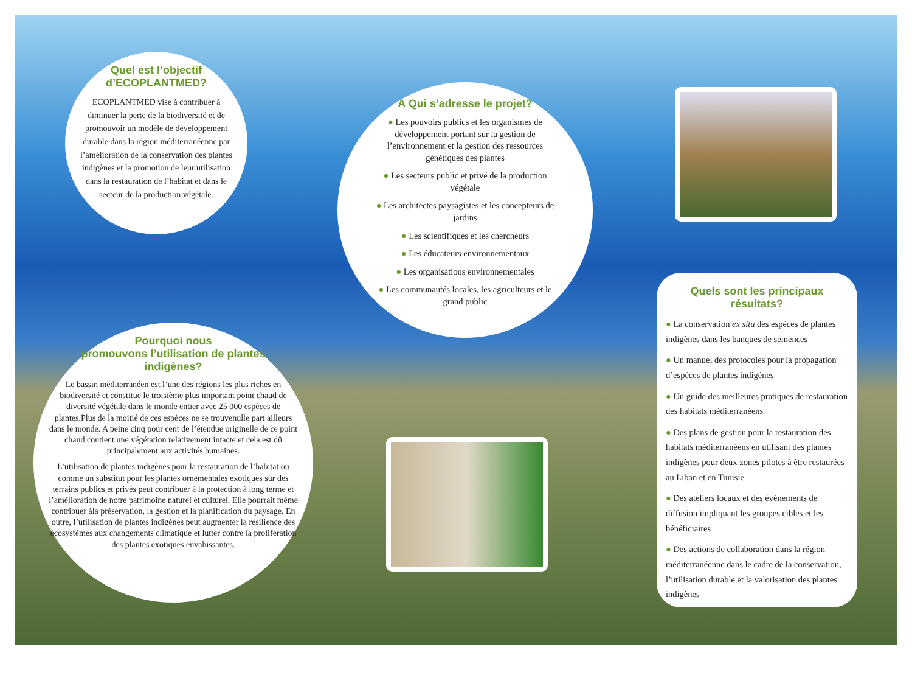Quel est l’objectif
d’ECOPLANTMED?
ECOPLANTMED vise à contribuer à diminuer la perte de la biodiversité et de promouvoir un modèle de développement durable dans la région méditerranéenne par l’amélioration de la conservation des plantes indigènes et la promotion de leur utilisation dans la restauration de l’habitat et dans le secteur de la production végétale.
A Qui s’adresse le projet?
● Les pouvoirs publics et les organismes de développement portant sur la gestion de l’environnement et la gestion des ressources génétiques des plantes
● Les secteurs public et privé de la production végétale
● Les architectes paysagistes et les concepteurs de jardins
● Les scientifiques et les chercheurs
● Les éducateurs environnementaux
● Les organisations environnementales
● Les communautés locales, les agriculteurs et le grand public
Pourquoi nous
promouvons l’utilisation de plantes
indigènes?
Le bassin méditerranéen est l’une des régions les plus riches en biodiversité et constitue le troisième plus important point chaud de diversité végétale dans le monde entier avec 25 000 espèces de plantes.Plus de la moitié de ces espèces ne se trouvenulle part ailleurs dans le monde. A peine cinq pour cent de l’étendue originelle de ce point chaud contient une végétation relativement intacte et cela est dû principalement aux activités humaines.
L’utilisation de plantes indigènes pour la restauration de l’habitat ou comme un substitut pour les plantes ornementales exotiques sur des terrains publics et privés peut contribuer à la protection à long terme et l’amélioration de notre patrimoine naturel et culturel. Elle pourrait même contribuer àla préservation, la gestion et la planification du paysage. En outre, l’utilisation de plantes indigènes peut augmenter la résilience des écosystèmes aux changements climatique et lutter contre la prolifération des plantes exotiques envahissantes.
Quels sont les principaux résultats?
● La conservation ex situ des espèces de plantes indigènes dans les banques de semences
● Un manuel des protocoles pour la propagation d’espèces de plantes indigènes
● Un guide des meilleures pratiques de restauration des habitats méditerranéens
● Des plans de gestion pour la restauration des habitats méditerranéens en utilisant des plantes indigènes pour deux zones pilotes à être restaurées au Liban et en Tunisie
● Des ateliers locaux et des événements de diffusion impliquant les groupes cibles et les bénéficiaires
● Des actions de collaboration dans la région méditerranéenne dans le cadre de la conservation, l’utilisation durable et la valorisation des plantes indigènes